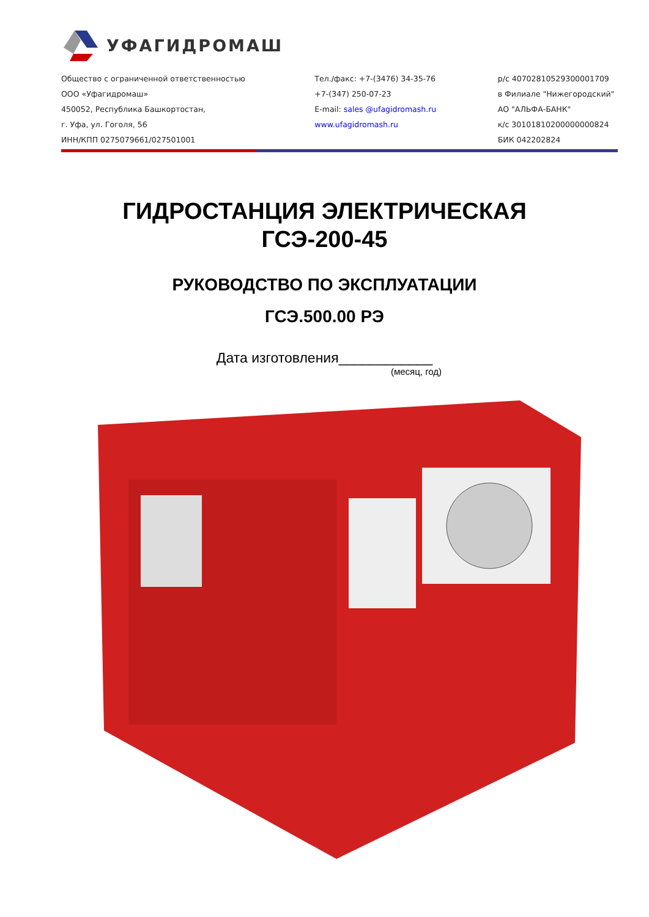УФАГИДРОМАШ
Общество с ограниченной ответственностью
ООО «Уфагидромаш»
450052, Республика Башкортостан,
г. Уфа, ул. Гоголя, 56
ИНН/КПП 0275079661/027501001
Тел./факс: +7-(3476) 34-35-76
+7-(347) 250-07-23
E-mail: sales @ufagidromash.ru
www.ufagidromash.ru
р/с 40702810529300001709
в Филиале "Нижегородский"
АО "АЛЬФА-БАНК"
к/с 30101810200000000824
БИК 042202824
ГИДРОСТАНЦИЯ ЭЛЕКТРИЧЕСКАЯ
ГСЭ-200-45
РУКОВОДСТВО ПО ЭКСПЛУАТАЦИИ
ГСЭ.500.00 РЭ
Дата изготовления____________
(месяц, год)